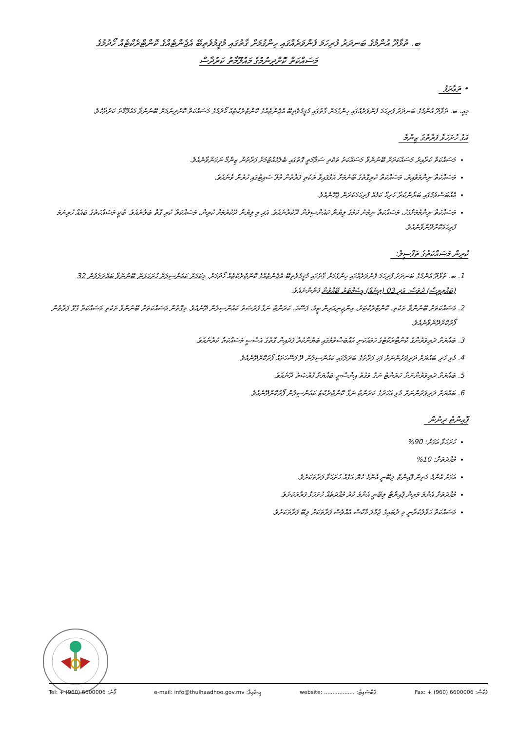ބ. ތުޅާދޫ އުންމުގެ ބަނދަރު ފުރިހަމަ ފެންވަރެއްގައި ހިންގުމަށް ގާތުގައި މުޤީމުވެތިބޭ އެޖެންޓެއްގެ ކޮންޓްރެކްޓެއް ހޯދުމުގެ
މަސައްކަތް ކޮށްދިނުމުގެ މައުލޫމާތު ކަރުދާސް
• ތަޢާރަފު
މިއީ، ބ. ތުޅާދޫ އުންމުގެ ބަނދަރު ފުރިހަމަ ފެންވަރެއްގައި ހިންގުމަށް ގާތުގައި މުޤީމުވެތިބޭ އެޖެންޓެއްގެ ކޮންޓްރެކްޓެއް ހޯދުމުގެ މަސައްކަތް ކޮށްދިނުމަށް ބޭނުންވާ މައުލޫމާތު ކަރުދާހެވެ.
އަގު ހުށަހަޅާ ފަރާތުގެ ޒިންމާ
މަސައްކަތް ކުރާއިރު މަސައްކަތަށް ބޭނުންވާ މަސައްކަތު ތަކެތި ސަލާމަތީ ގޮތުގައި ބެލެހެއްޓުމަށް ފަރާތުން ޒިންމާ ނަގަންވާނެއެވެ.
މަސައްކަތް ނިންމަވާއިރު، މަސައްކަތް ކުރިގޮތުގެ ބޭނުމަށް އަޅާފައިވާ ތަކެތި ފަރާތުން މާލޭ ސައިޓުގައި ހުރުން ވާނެއެވެ.
އެއްބަސްވުމުގައި ބަޔާންކުރާ ހުރިހާ ކަމެއް ފުރިހަމަކުރަން ޖެހޭނެއެވެ.
މަސައްކަތް ނިންމުމަށްފަހު، މަސައްކަތް ނިމުނު ކަމުގެ ލިޔުން ކައުންސިލުން ދޫކުރާނެއެވެ. އަދި މި ލިޔުން ދޫކުރުމަށް ކުރިން، މަސައްކަތް ކުރި ގޮތް ބަލާނެއެވެ. ބާކީ މަސައްކަތުގެ ބައެއް ހުރިނަމަ ފުރިހަމަކޮށްދޭންވާނެއެވެ.
ކުރިން މަސައްކަތުގެ ތަފްސީލު:
1. ބ. ތުޅާދޫ އުންމުގެ ބަނދަރު ފުރިހަމަ ފެންވަރެއްގައި ހިންގުމަށް ގާތުގައި މުޤީމުވެތިބޭ އެޖެންޓެއްގެ ކޮންޓްރެކްޓެއް ހޯދުމަށް. މިކަމަށް ކައުންސިލަށް ހުށަހަޅަން ބޭނުންވާ ބައްދަލުވުން 32 (ބައްތިރީސް) ދުވަސް. އަދި 03 (ތިނެއް) ޑިސެމްބަރު ބޭއްވުން ފެންނާނެއެވެ.
2. މަސައްކަތަށް ބޭނުންވާ ތަކެތި، ކޮންޓްރެކްޓަރު، އިންޖިނިއަރިން ޓީމު، ފަސޭހަ، ކަރަންޓު ނަގާ ފުރުޞަތު ކައުންސިލުން ދޭނެއެވެ. މިގޮތުން މަސައްކަތަށް ބޭނުންވާ ތަކެތި މަސައްކަތާ ގުޅޭ ފަރާތުން ފޯރުކޮށްދޭންވާނެއެވެ.
3. ބައްޔަށް ދަރިވަރުންގެ ކޮންޓްރެކްޓުގެ ހަމައެކަނި އެއްބަސްވުމުގައި ބަޔާންކުރާ ފަދައިން ގޮތުގެ އަސާސީ މަސައްކަތް ކުރާނެއެވެ.
4. މުޅި ހުރި ބައްޔަށް ދަރިވަރުންނަށް ފަހި ފަރާތުގެ ބަދަލުގައި ކައުންސިލުން ދޭ ފަސޭހަތައް ފޯރުކޮށްދޭނެއެވެ.
5. ބައްޔަށް ދަރިވަރުންނަށް ކަރަންޓު ނަގާ ވަގުތު އިންސާނީ ބައްޔަށް ފުރުޞަތު ދޭނެއެވެ.
6. ބައްޔަށް ދަރިވަރުންނަށް މުޅި އަހަރުގެ ކަރަންޓު ނަގާ ކޮންޓްރެކްޓު ކައުންސިލުން ފޯރުކޮށްދޭނެއެވެ.
ޕޮއިންޓު ދިނުން
ހުށަހަޅާ އަގަށް: 90%
މުއްދަތަށް: 10%
އަގަށް އެންމެ މަތިން ޕޮއިންޓް ލިބޭނީ އެންމެ ހެޔޮ އަގެއް ހުށަހަޅާ ފަރާތަކަށެވެ.
މުއްދަތަށް އެންމެ މަތިން ޕޮއިންޓް ލިބޭނީ އެންމެ ކުރު މުއްދަތެއް ހުށަހަޅާ ފަރާތަކަށެވެ.
މަސައްކަތް ހަވާލުކުރާނީ މި ދެބައިގެ ޖުމްލަ މާކްސް އެއްވެސް ފަރާތަކަށް ލިބޭ ފަރާތަކަށެވެ.
Tel: + (960) 6600006 :ފޯނު e-mail: info@thulhaadhoo.gov.mv :އީ-މެއިލް website: .................. :ވެބްސައިޓް Fax: + (960) 6600006 :ފެކްސް